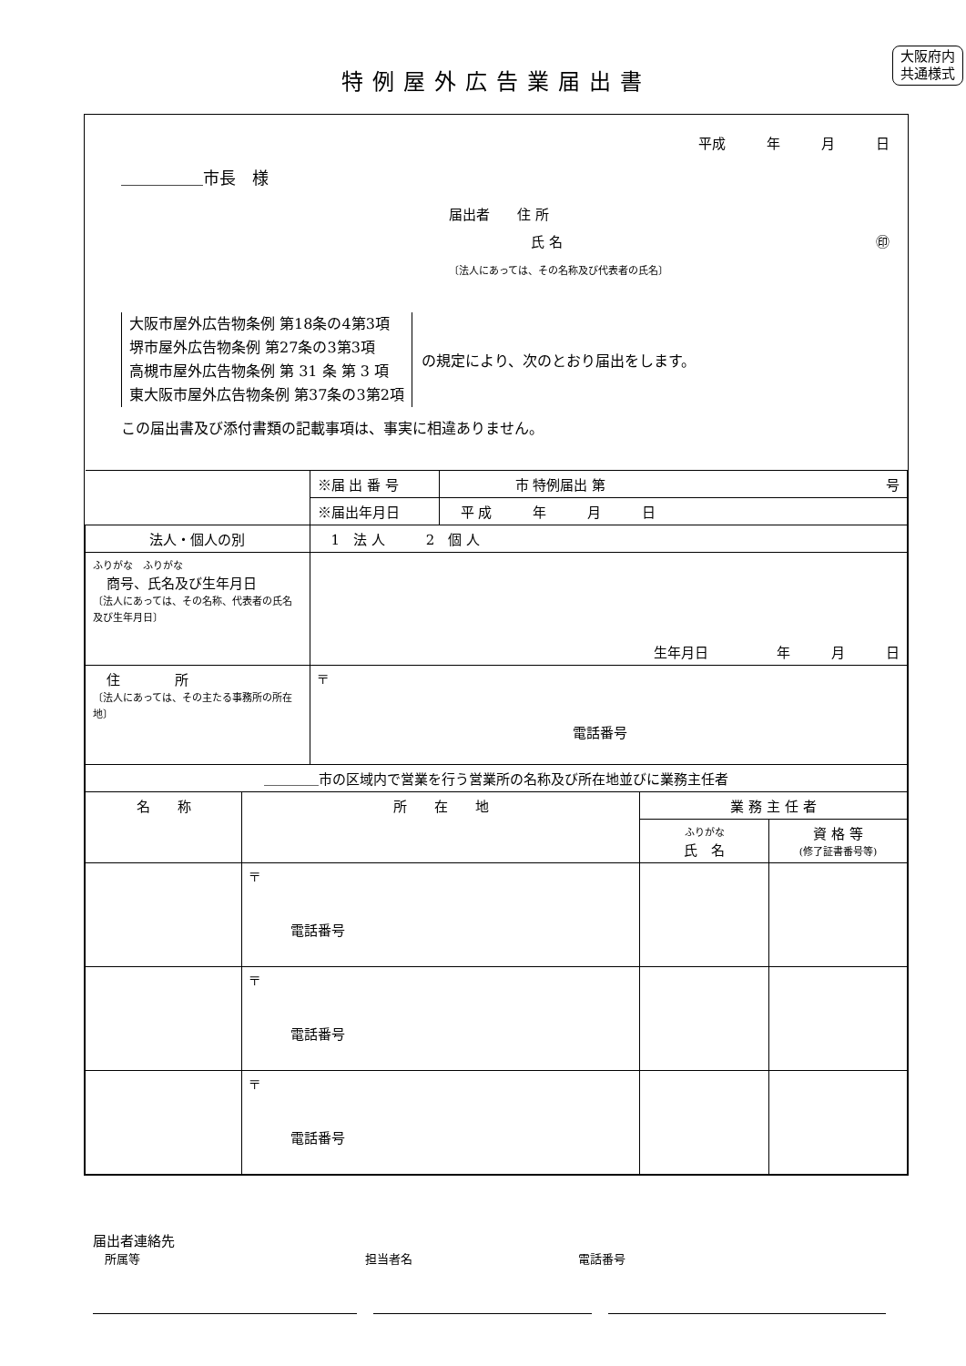大阪府内
共通様式
特例屋外広告業届出書
平成　　　年　　　月　　　日
＿＿＿＿＿市長　様
届出者　　住 所
　　　　　　氏 名 ㊞
〔法人にあっては、その名称及び代表者の氏名〕
大阪市屋外広告物条例 第18条の4第3項
堺市屋外広告物条例 第27条の3第3項
高槻市屋外広告物条例 第 31 条 第 3 項
東大阪市屋外広告物条例 第37条の3第2項
の規定により、次のとおり届出をします。
この届出書及び添付書類の記載事項は、事実に相違ありません。
| | ※届 出 番 号 | 市 特例届出 第 号 |
| | ※届出年月日 | 平 成 年 月 日 |
| 法人・個人の別 | 1 法 人 2 個 人 | |
| ふりがな ふりがな 商号、氏名及び生年月日 〔法人にあっては、その名称、代表者の氏名及び生年月日〕 | 生年月日 年 月 日 | |
| 住 所 〔法人にあっては、その主たる事務所の所在地〕 | 〒 電話番号 | |
| ＿＿＿＿市の区域内で営業を行う営業所の名称及び所在地並びに業務主任者 | | | |
| 名 称 | 所 在 地 | 業 務 主 任 者 | |
| | | ふりがな 氏 名 | 資 格 等 (修了証書番号等) |
| | 〒 電話番号 | | |
| | 〒 電話番号 | | |
| | 〒 電話番号 | | |
届出者連絡先
　所属等　　　　　　　　　　　　　　　　　　　担当者名　　　　　　　　　　　　　　電話番号